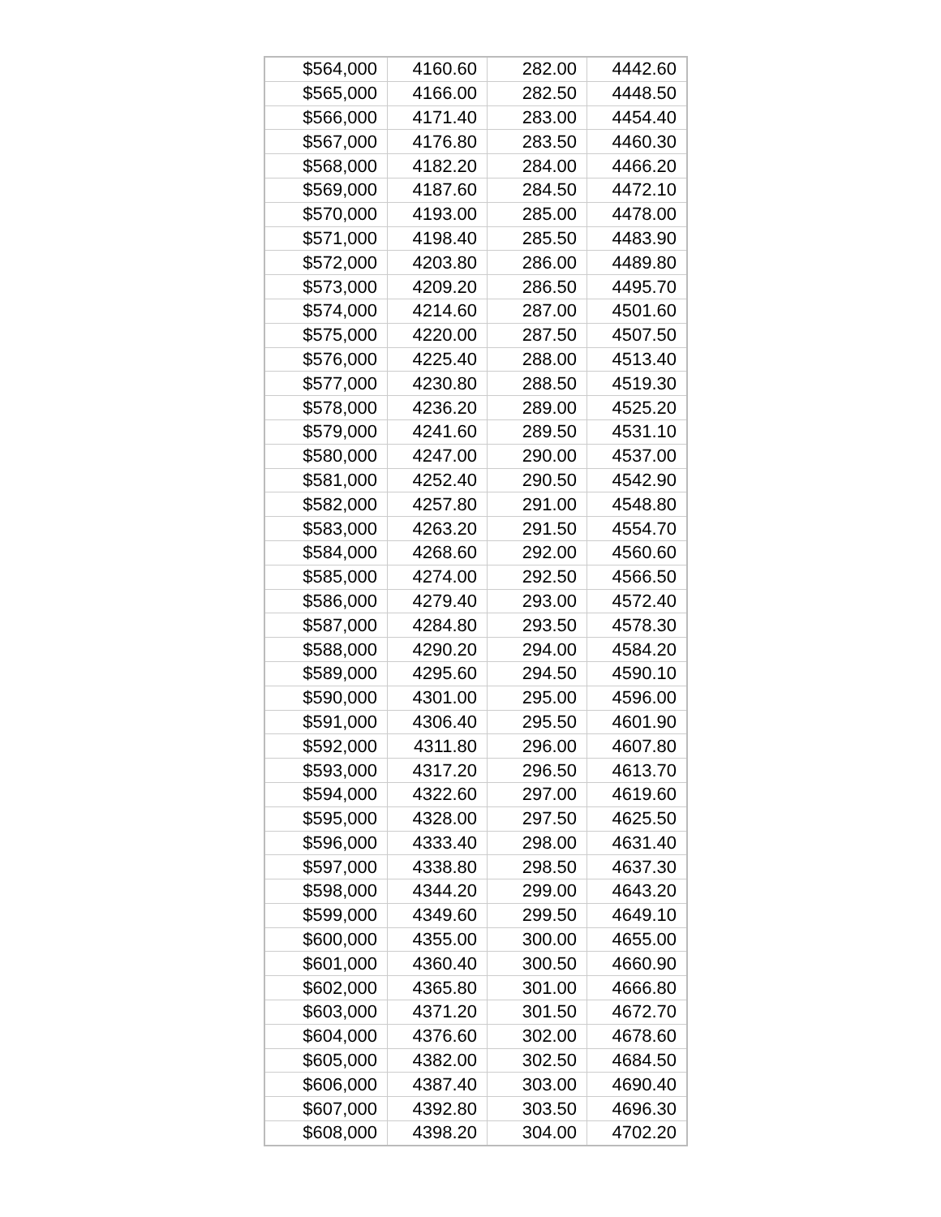| $564,000 | 4160.60 | 282.00 | 4442.60 |
| $565,000 | 4166.00 | 282.50 | 4448.50 |
| $566,000 | 4171.40 | 283.00 | 4454.40 |
| $567,000 | 4176.80 | 283.50 | 4460.30 |
| $568,000 | 4182.20 | 284.00 | 4466.20 |
| $569,000 | 4187.60 | 284.50 | 4472.10 |
| $570,000 | 4193.00 | 285.00 | 4478.00 |
| $571,000 | 4198.40 | 285.50 | 4483.90 |
| $572,000 | 4203.80 | 286.00 | 4489.80 |
| $573,000 | 4209.20 | 286.50 | 4495.70 |
| $574,000 | 4214.60 | 287.00 | 4501.60 |
| $575,000 | 4220.00 | 287.50 | 4507.50 |
| $576,000 | 4225.40 | 288.00 | 4513.40 |
| $577,000 | 4230.80 | 288.50 | 4519.30 |
| $578,000 | 4236.20 | 289.00 | 4525.20 |
| $579,000 | 4241.60 | 289.50 | 4531.10 |
| $580,000 | 4247.00 | 290.00 | 4537.00 |
| $581,000 | 4252.40 | 290.50 | 4542.90 |
| $582,000 | 4257.80 | 291.00 | 4548.80 |
| $583,000 | 4263.20 | 291.50 | 4554.70 |
| $584,000 | 4268.60 | 292.00 | 4560.60 |
| $585,000 | 4274.00 | 292.50 | 4566.50 |
| $586,000 | 4279.40 | 293.00 | 4572.40 |
| $587,000 | 4284.80 | 293.50 | 4578.30 |
| $588,000 | 4290.20 | 294.00 | 4584.20 |
| $589,000 | 4295.60 | 294.50 | 4590.10 |
| $590,000 | 4301.00 | 295.00 | 4596.00 |
| $591,000 | 4306.40 | 295.50 | 4601.90 |
| $592,000 | 4311.80 | 296.00 | 4607.80 |
| $593,000 | 4317.20 | 296.50 | 4613.70 |
| $594,000 | 4322.60 | 297.00 | 4619.60 |
| $595,000 | 4328.00 | 297.50 | 4625.50 |
| $596,000 | 4333.40 | 298.00 | 4631.40 |
| $597,000 | 4338.80 | 298.50 | 4637.30 |
| $598,000 | 4344.20 | 299.00 | 4643.20 |
| $599,000 | 4349.60 | 299.50 | 4649.10 |
| $600,000 | 4355.00 | 300.00 | 4655.00 |
| $601,000 | 4360.40 | 300.50 | 4660.90 |
| $602,000 | 4365.80 | 301.00 | 4666.80 |
| $603,000 | 4371.20 | 301.50 | 4672.70 |
| $604,000 | 4376.60 | 302.00 | 4678.60 |
| $605,000 | 4382.00 | 302.50 | 4684.50 |
| $606,000 | 4387.40 | 303.00 | 4690.40 |
| $607,000 | 4392.80 | 303.50 | 4696.30 |
| $608,000 | 4398.20 | 304.00 | 4702.20 |